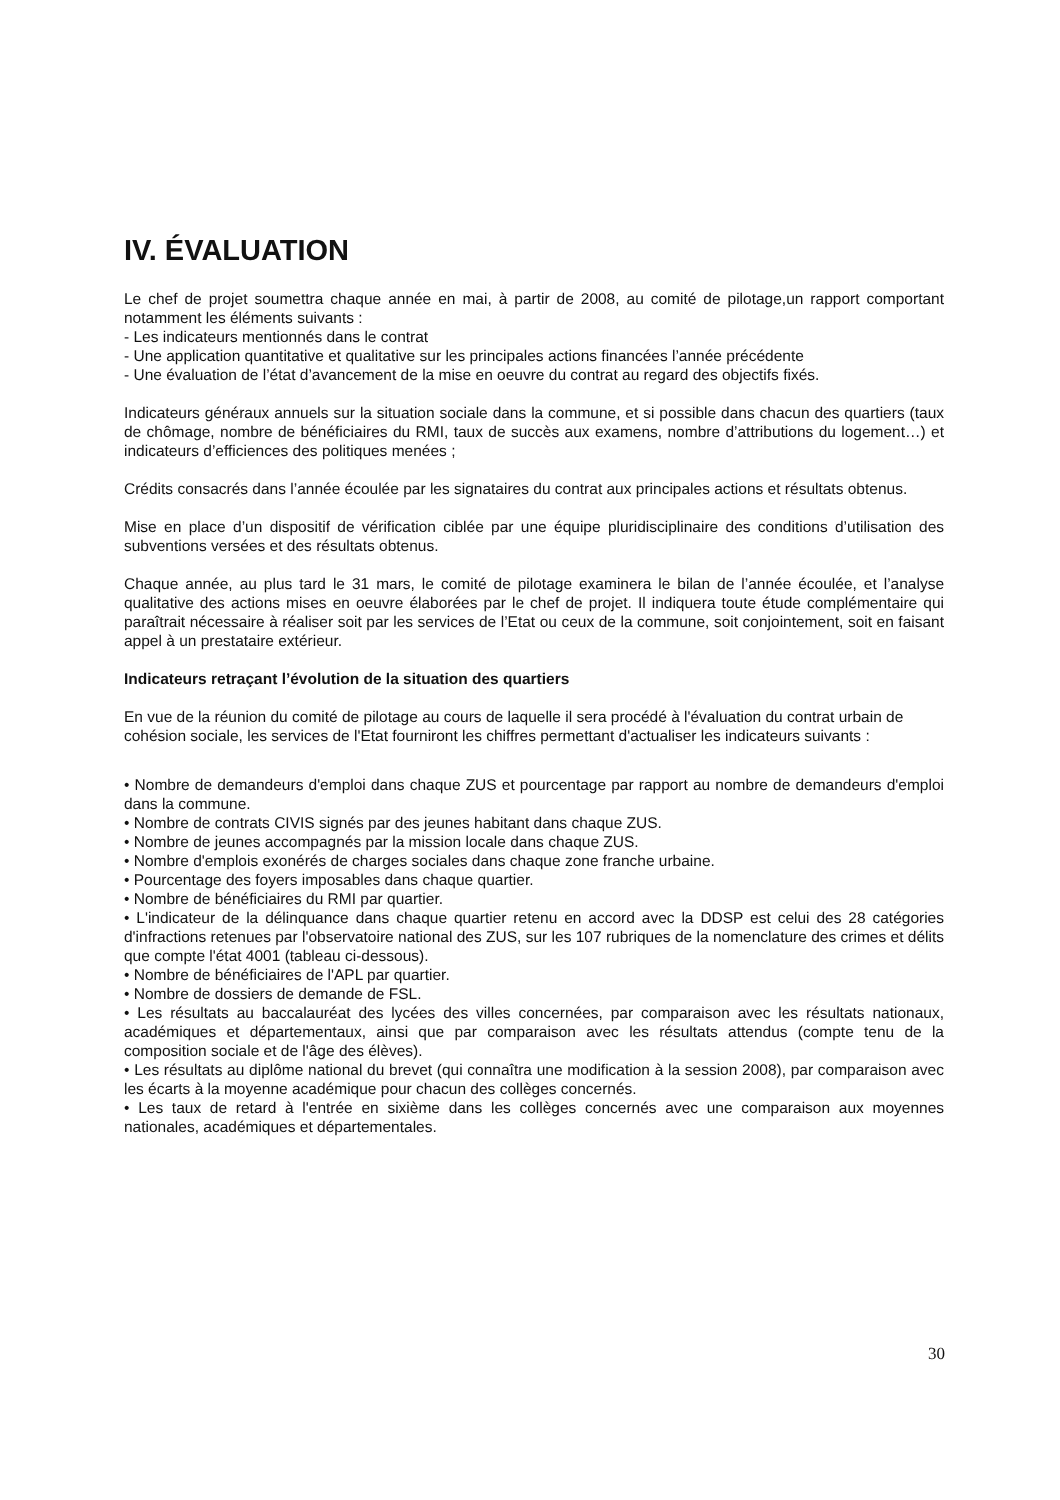IV. ÉVALUATION
Le chef de projet soumettra chaque année en mai, à partir de 2008, au comité de pilotage,un rapport comportant notamment les éléments suivants :
- Les indicateurs mentionnés dans le contrat
- Une application quantitative et qualitative sur les principales actions financées l’année précédente
- Une évaluation de l’état d’avancement de la mise en oeuvre du contrat au regard des objectifs fixés.
Indicateurs généraux annuels sur la situation sociale dans la commune, et si possible dans chacun des quartiers (taux de chômage, nombre de bénéficiaires du RMI, taux de succès aux examens, nombre d’attributions du logement…) et indicateurs d’efficiences des politiques menées ;
Crédits consacrés dans l’année écoulée par les signataires du contrat aux principales actions et résultats obtenus.
Mise en place d’un dispositif de vérification ciblée par une équipe pluridisciplinaire des conditions d’utilisation des subventions versées et des résultats obtenus.
Chaque année, au plus tard le 31 mars, le comité de pilotage examinera le bilan de l’année écoulée, et l’analyse qualitative des actions mises en oeuvre élaborées par le chef de projet. Il indiquera toute étude complémentaire qui paraîtrait nécessaire à réaliser soit par les services de l’Etat ou ceux de la commune, soit conjointement, soit en faisant appel à un prestataire extérieur.
Indicateurs retraçant l’évolution de la situation des quartiers
En vue de la réunion du comité de pilotage au cours de laquelle il sera procédé à l'évaluation du contrat urbain de cohésion sociale, les services de l'Etat fourniront les chiffres permettant d'actualiser les indicateurs suivants :
• Nombre de demandeurs d'emploi dans chaque ZUS et pourcentage par rapport au nombre de demandeurs d'emploi dans la commune.
• Nombre de contrats CIVIS signés par des jeunes habitant dans chaque ZUS.
• Nombre de jeunes accompagnés par la mission locale dans chaque ZUS.
• Nombre d'emplois exonérés de charges sociales dans chaque zone franche urbaine.
• Pourcentage des foyers imposables dans chaque quartier.
• Nombre de bénéficiaires du RMI par quartier.
• L'indicateur de la délinquance dans chaque quartier retenu en accord avec la DDSP est celui des 28 catégories d'infractions retenues par l'observatoire national des ZUS, sur les 107 rubriques de la nomenclature des crimes et délits que compte l'état 4001 (tableau ci-dessous).
• Nombre de bénéficiaires de l'APL par quartier.
• Nombre de dossiers de demande de FSL.
• Les résultats au baccalauréat des lycées des villes concernées, par comparaison avec les résultats nationaux, académiques et départementaux, ainsi que par comparaison avec les résultats attendus (compte tenu de la composition sociale et de l'âge des élèves).
• Les résultats au diplôme national du brevet (qui connaîtra une modification à la session 2008), par comparaison avec les écarts à la moyenne académique pour chacun des collèges concernés.
• Les taux de retard à l'entrée en sixième dans les collèges concernés avec une comparaison aux moyennes nationales, académiques et départementales.
30